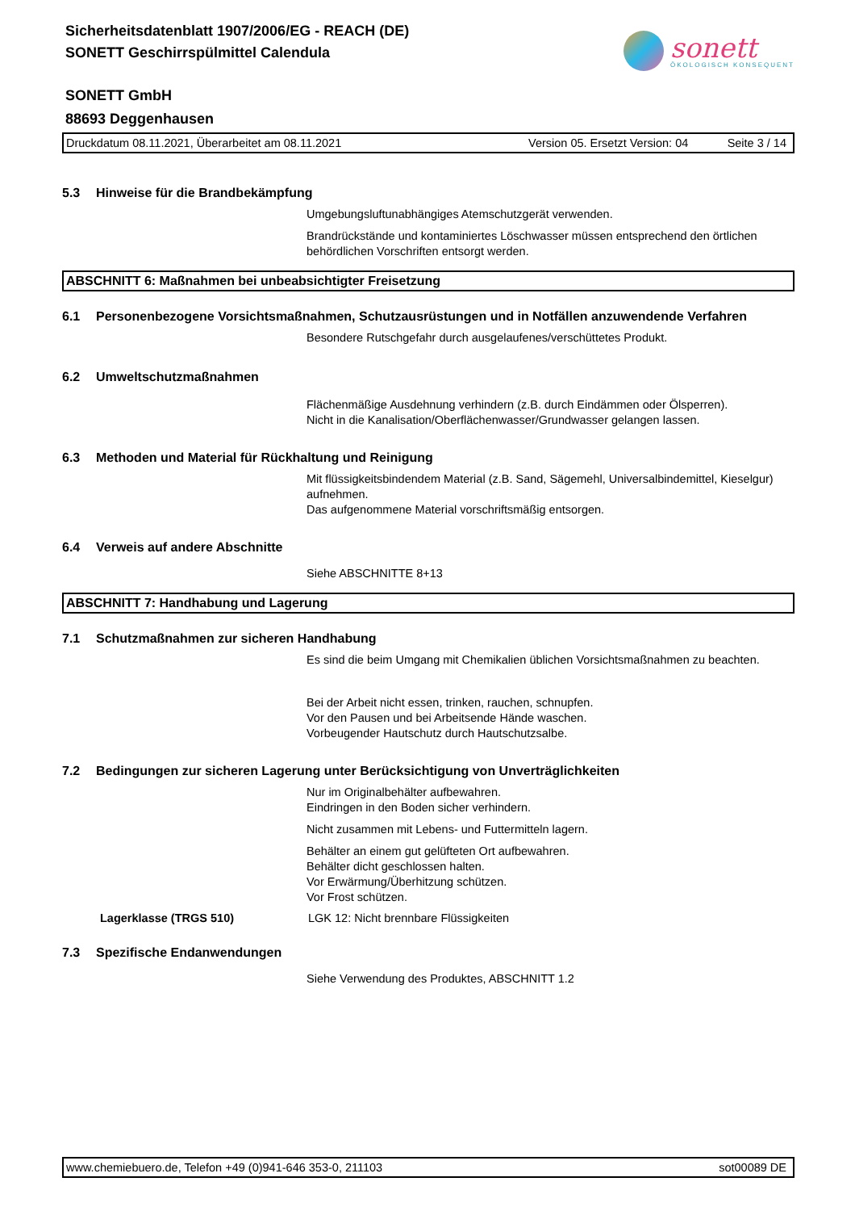Sicherheitsdatenblatt 1907/2006/EG - REACH (DE)
SONETT Geschirrspülmittel Calendula
sonett
ÖKOLOGISCH KONSEQUENT
SONETT GmbH
88693 Deggenhausen
Druckdatum 08.11.2021, Überarbeitet am 08.11.2021 Version 05. Ersetzt Version: 04 Seite 3 / 14
5.3 Hinweise für die Brandbekämpfung
Umgebungsluftunabhängiges Atemschutzgerät verwenden.
Brandrückstände und kontaminiertes Löschwasser müssen entsprechend den örtlichen behördlichen Vorschriften entsorgt werden.
ABSCHNITT 6: Maßnahmen bei unbeabsichtigter Freisetzung
6.1 Personenbezogene Vorsichtsmaßnahmen, Schutzausrüstungen und in Notfällen anzuwendende Verfahren
Besondere Rutschgefahr durch ausgelaufenes/verschüttetes Produkt.
6.2 Umweltschutzmaßnahmen
Flächenmäßige Ausdehnung verhindern (z.B. durch Eindämmen oder Ölsperren).
Nicht in die Kanalisation/Oberflächenwasser/Grundwasser gelangen lassen.
6.3 Methoden und Material für Rückhaltung und Reinigung
Mit flüssigkeitsbindendem Material (z.B. Sand, Sägemehl, Universalbindemittel, Kieselgur) aufnehmen.
Das aufgenommene Material vorschriftsmäßig entsorgen.
6.4 Verweis auf andere Abschnitte
Siehe ABSCHNITTE 8+13
ABSCHNITT 7: Handhabung und Lagerung
7.1 Schutzmaßnahmen zur sicheren Handhabung
Es sind die beim Umgang mit Chemikalien üblichen Vorsichtsmaßnahmen zu beachten.
Bei der Arbeit nicht essen, trinken, rauchen, schnupfen.
Vor den Pausen und bei Arbeitsende Hände waschen.
Vorbeugender Hautschutz durch Hautschutzsalbe.
7.2 Bedingungen zur sicheren Lagerung unter Berücksichtigung von Unverträglichkeiten
Nur im Originalbehälter aufbewahren.
Eindringen in den Boden sicher verhindern.
Nicht zusammen mit Lebens- und Futtermitteln lagern.
Behälter an einem gut gelüfteten Ort aufbewahren.
Behälter dicht geschlossen halten.
Vor Erwärmung/Überhitzung schützen.
Vor Frost schützen.
Lagerklasse (TRGS 510) LGK 12: Nicht brennbare Flüssigkeiten
7.3 Spezifische Endanwendungen
Siehe Verwendung des Produktes, ABSCHNITT 1.2
www.chemiebuero.de, Telefon +49 (0)941-646 353-0, 211103 sot00089 DE